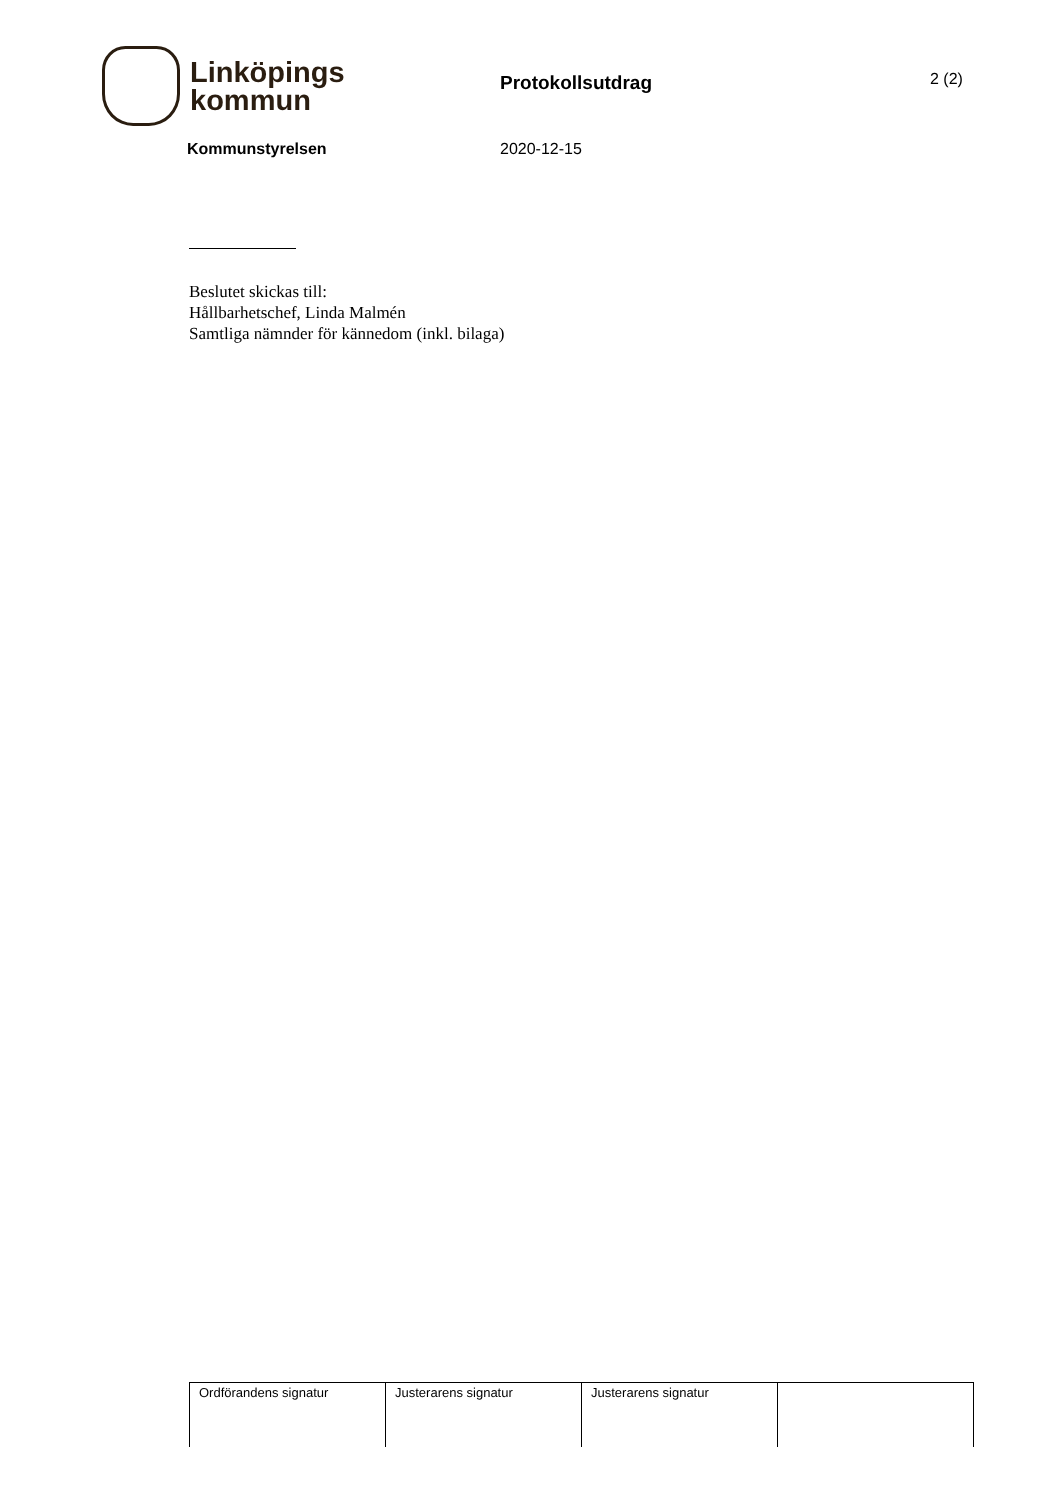Linköpings
kommun
Protokollsutdrag
2 (2)
Kommunstyrelsen 2020-12-15
Beslutet skickas till:
Hållbarhetschef, Linda Malmén
Samtliga nämnder för kännedom (inkl. bilaga)
| Ordförandens signatur | Justerarens signatur | Justerarens signatur | |